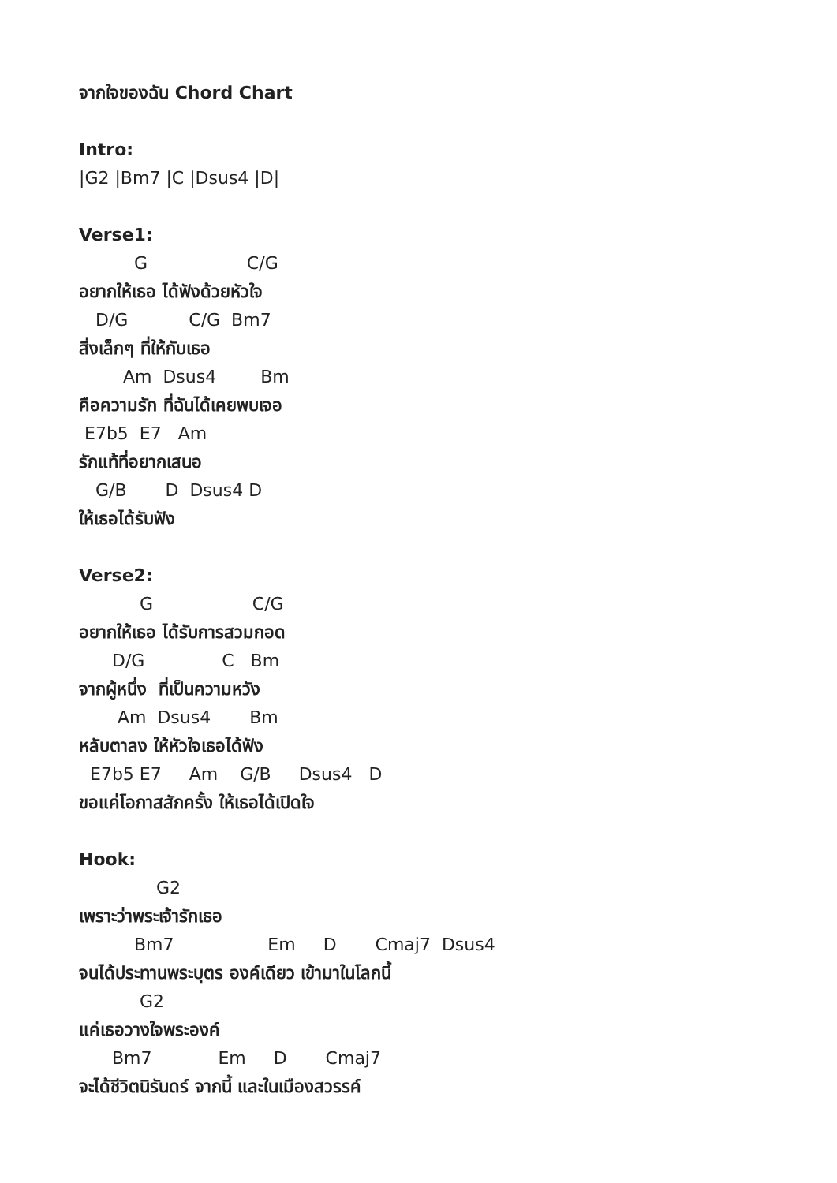จากใจของฉัน Chord Chart
Intro:
|G2 |Bm7 |C |Dsus4 |D|
Verse1:
G C/G
อยากให้เธอ ได้ฟังด้วยหัวใจ
D/G C/G Bm7
สิ่งเล็กๆ ที่ให้กับเธอ
Am Dsus4 Bm
คือความรัก ที่ฉันได้เคยพบเจอ
E7b5 E7 Am
รักแท้ที่อยากเสนอ
G/B D Dsus4 D
ให้เธอได้รับฟัง
Verse2:
G C/G
อยากให้เธอ ได้รับการสวมกอด
D/G C Bm
จากผู้หนึ่ง ที่เป็นความหวัง
Am Dsus4 Bm
หลับตาลง ให้หัวใจเธอได้ฟัง
E7b5 E7 Am G/B Dsus4 D
ขอแค่โอกาสสักครั้ง ให้เธอได้เปิดใจ
Hook:
G2
เพราะว่าพระเจ้ารักเธอ
Bm7 Em D Cmaj7 Dsus4
จนได้ประทานพระบุตร องค์เดียว เข้ามาในโลกนี้
G2
แค่เธอวางใจพระองค์
Bm7 Em D Cmaj7
จะได้ชีวิตนิรันดร์ จากนี้ และในเมืองสวรรค์